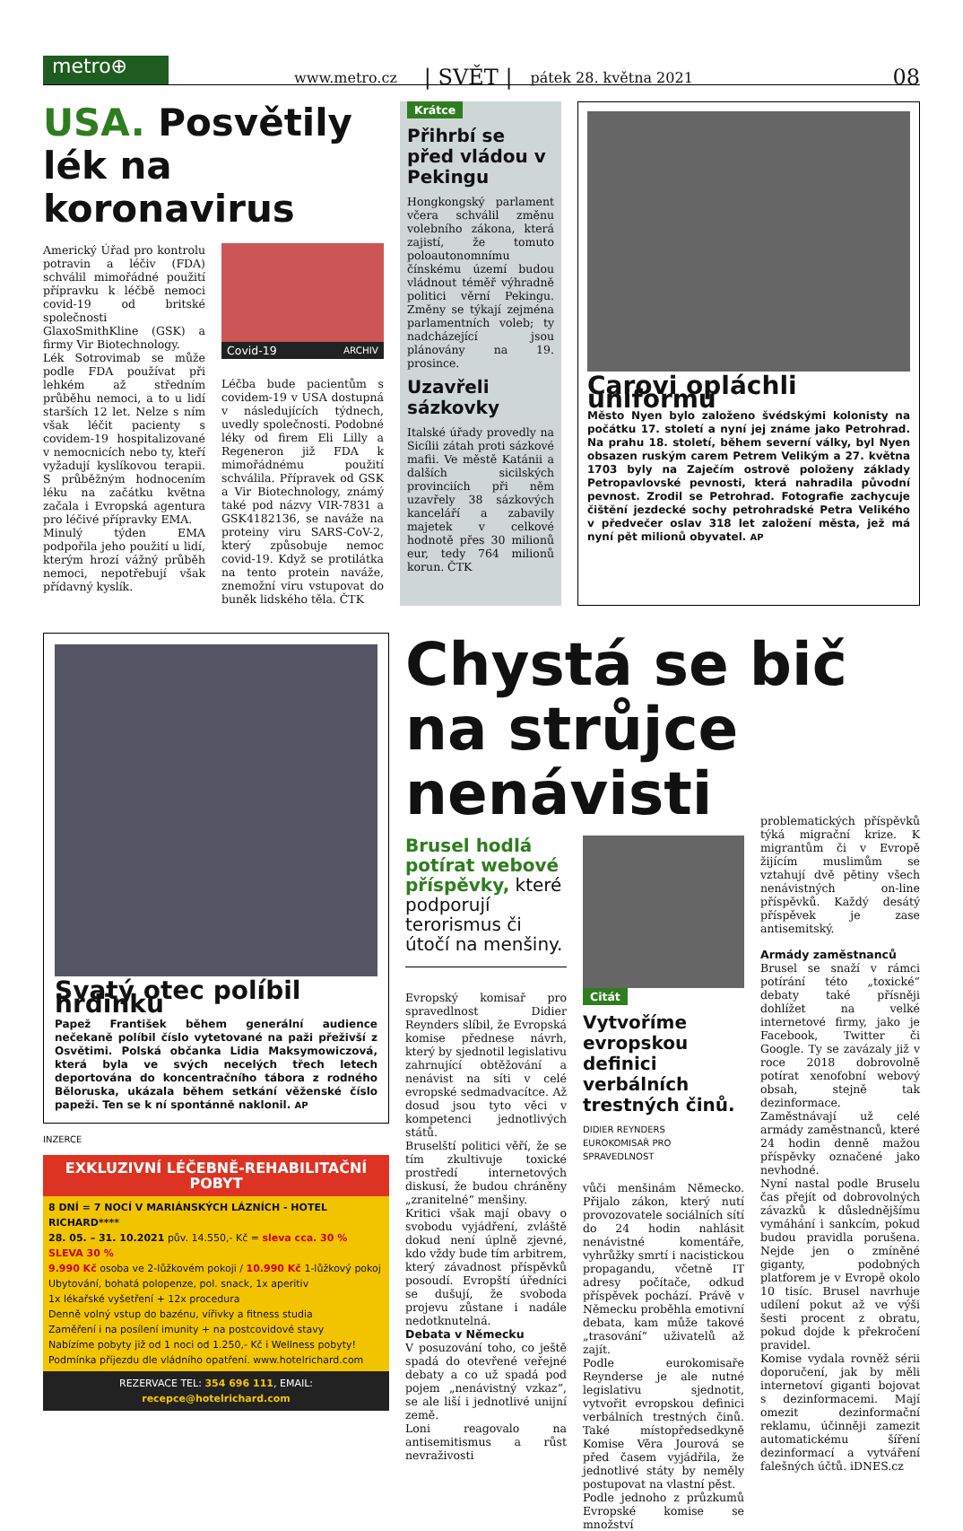metro⊕
www.metro.cz | SVĚT | pátek 28. května 2021 08
USA. Posvětily lék na koronavirus
Americký Úřad pro kontrolu potravin a léčiv (FDA) schválil mimořádné použití přípravku k léčbě nemoci covid-19 od britské společnosti GlaxoSmithKline (GSK) a firmy Vir Biotechnology.
Lék Sotrovimab se může podle FDA používat při lehkém až středním průběhu nemoci, a to u lidí starších 12 let. Nelze s ním však léčit pacienty s covidem-19 hospitalizované v nemocnicích nebo ty, kteří vyžadují kyslíkovou terapii. S průběžným hodnocením léku na začátku května začala i Evropská agentura pro léčivé přípravky EMA.
Minulý týden EMA podpořila jeho použití u lidí, kterým hrozí vážný průběh nemoci, nepotřebují však přídavný kyslík.
Covid-19 ARCHIV
Léčba bude pacientům s covidem-19 v USA dostupná v následujících týdnech, uvedly společnosti. Podobné léky od firem Eli Lilly a Regeneron již FDA k mimořádnému použití schválila. Přípravek od GSK a Vir Biotechnology, známý také pod názvy VIR-7831 a GSK4182136, se naváže na proteiny viru SARS-CoV-2, který způsobuje nemoc covid-19. Když se protilátka na tento protein naváže, znemožní viru vstupovat do buněk lidského těla. ČTK
Krátce
Přihrbí se před vládou v Pekingu
Hongkongský parlament včera schválil změnu volebního zákona, která zajistí, že tomuto poloautonomnímu čínskému území budou vládnout téměř výhradně politici věrní Pekingu. Změny se týkají zejména parlamentních voleb; ty nadcházející jsou plánovány na 19. prosince.
Uzavřeli sázkovky
Italské úřady provedly na Sicílii zátah proti sázkové mafii. Ve městě Katánii a dalších sicilských provinciích při něm uzavřely 38 sázkových kanceláří a zabavily majetek v celkové hodnotě přes 30 milionů eur, tedy 764 milionů korun. ČTK
Carovi opláchli uniformu
Město Nyen bylo založeno švédskými kolonisty na počátku 17. století a nyní jej známe jako Petrohrad. Na prahu 18. století, během severní války, byl Nyen obsazen ruským carem Petrem Velikým a 27. května 1703 byly na Zaječím ostrově položeny základy Petropavlovské pevnosti, která nahradila původní pevnost. Zrodil se Petrohrad. Fotografie zachycuje čištění jezdecké sochy petrohradské Petra Velikého v předvečer oslav 318 let založení města, jež má nyní pět milionů obyvatel. AP
Svatý otec políbil hrdinku
Papež František během generální audience nečekaně políbil číslo vytetované na paži přeživší z Osvětimi. Polská občanka Lidia Maksymowiczová, která byla ve svých necelých třech letech deportována do koncentračního tábora z rodného Běloruska, ukázala během setkání věženské číslo papeži. Ten se k ní spontánně naklonil. AP
INZERCE
EXKLUZIVNÍ LÉČEBNĚ-REHABILITAČNÍ POBYT
8 DNÍ = 7 NOCÍ V MARIÁNSKÝCH LÁZNÍCH - HOTEL RICHARD****
28. 05. – 31. 10.2021 pův. 14.550,- Kč = sleva cca. 30 % SLEVA 30 %
9.990 Kč osoba ve 2-lůžkovém pokoji / 10.990 Kč 1-lůžkový pokoj
Ubytování, bohatá polopenze, pol. snack, 1x aperitiv
1x lékařské vyšetření + 12x procedura
Denně volný vstup do bazénu, vířivky a fitness studia
Zaměření i na posílení imunity + na postcovidové stavy
Nabízíme pobyty již od 1 noci od 1.250,- Kč i Wellness pobyty!
Podmínka příjezdu dle vládního opatření. www.hotelrichard.com
REZERVACE TEL: 354 696 111, EMAIL: recepce@hotelrichard.com
Chystá se bič na strůjce nenávisti
Brusel hodlá potírat webové příspěvky, které podporují terorismus či útočí na menšiny.
Evropský komisař pro spravedlnost Didier Reynders slíbil, že Evropská komise přednese návrh, který by sjednotil legislativu zahrnující obtěžování a nenávist na síti v celé evropské sedmadvacítce. Až dosud jsou tyto věci v kompetenci jednotlivých států.
Bruselští politici věří, že se tím zkultivuje toxické prostředí internetových diskusí, že budou chráněny „zranitelné“ menšiny.
Kritici však mají obavy o svobodu vyjádření, zvláště dokud není úplně zjevné, kdo vždy bude tím arbitrem, který závadnost příspěvků posoudí. Evropští úředníci se dušují, že svoboda projevu zůstane i nadále nedotknutelná.
Debata v Německu
V posuzování toho, co ještě spadá do otevřené veřejné debaty a co už spadá pod pojem „nenávistný vzkaz“, se ale liší i jednotlivé unijní země.
Loni reagovalo na antisemitismus a růst nevraživosti
Citát
Vytvoříme evropskou definici verbálních trestných činů.
DIDIER REYNDERS
EUROKOMISAŘ PRO SPRAVEDLNOST
vůči menšinám Německo. Přijalo zákon, který nutí provozovatele sociálních sítí do 24 hodin nahlásit nenávistné komentáře, vyhrůžky smrtí i nacistickou propagandu, včetně IT adresy počítače, odkud příspěvek pochází. Právě v Německu proběhla emotivní debata, kam může takové „trasování“ uživatelů až zajít.
Podle eurokomisaře Reynderse je ale nutné legislativu sjednotit, vytvořit evropskou definici verbálních trestných činů. Také místopředsedkyně Komise Věra Jourová se před časem vyjádřila, že jednotlivé státy by neměly postupovat na vlastní pěst.
Podle jednoho z průzkumů Evropské komise se množství
problematických příspěvků týká migrační krize. K migrantům či v Evropě žijícím muslimům se vztahují dvě pětiny všech nenávistných on-line příspěvků. Každý desátý příspěvek je zase antisemitský.
Armády zaměstnanců
Brusel se snaží v rámci potírání této „toxické“ debaty také přísněji dohlížet na velké internetové firmy, jako je Facebook, Twitter či Google. Ty se zavázaly již v roce 2018 dobrovolně potírat xenofobní webový obsah, stejně tak dezinformace. Zaměstnávají už celé armády zaměstnanců, které 24 hodin denně mažou příspěvky označené jako nevhodné.
Nyní nastal podle Bruselu čas přejít od dobrovolných závazků k důslednějšímu vymáhání i sankcím, pokud budou pravidla porušena. Nejde jen o zmíněné giganty, podobných platforem je v Evropě okolo 10 tisíc. Brusel navrhuje udílení pokut až ve výši šesti procent z obratu, pokud dojde k překročení pravidel.
Komise vydala rovněž sérii doporučení, jak by měli internetoví giganti bojovat s dezinformacemi. Mají omezit dezinformační reklamu, účinněji zamezit automatickému šíření dezinformací a vytváření falešných účtů. iDNES.cz